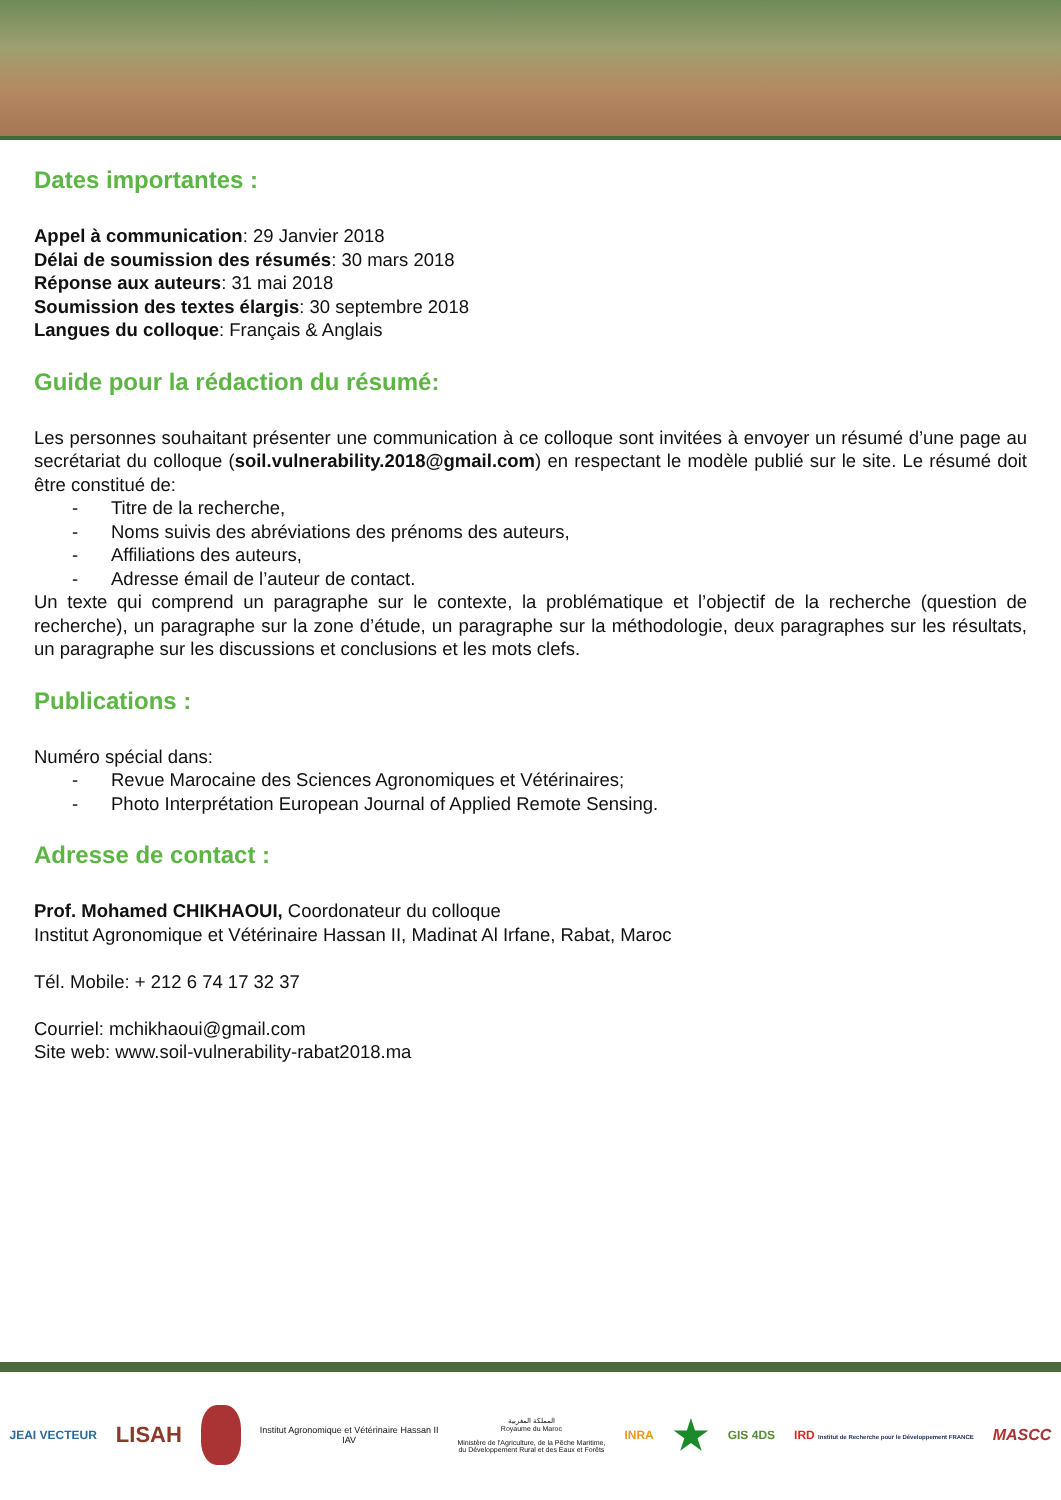Dates importantes :
Appel à communication: 29 Janvier 2018
Délai de soumission des résumés: 30 mars 2018
Réponse aux auteurs: 31 mai 2018
Soumission des textes élargis: 30 septembre 2018
Langues du colloque: Français & Anglais
Guide pour la rédaction du résumé:
Les personnes souhaitant présenter une communication à ce colloque sont invitées à envoyer un résumé d’une page au secrétariat du colloque (soil.vulnerability.2018@gmail.com) en respectant le modèle publié sur le site. Le résumé doit être constitué de:
- Titre de la recherche,
- Noms suivis des abréviations des prénoms des auteurs,
- Affiliations des auteurs,
- Adresse émail de l’auteur de contact.
Un texte qui comprend un paragraphe sur le contexte, la problématique et l’objectif de la recherche (question de recherche), un paragraphe sur la zone d’étude, un paragraphe sur la méthodologie, deux paragraphes sur les résultats, un paragraphe sur les discussions et conclusions et les mots clefs.
Publications :
Numéro spécial dans:
- Revue Marocaine des Sciences Agronomiques et Vétérinaires;
- Photo Interprétation European Journal of Applied Remote Sensing.
Adresse de contact :
Prof. Mohamed CHIKHAOUI, Coordonateur du colloque
Institut Agronomique et Vétérinaire Hassan II, Madinat Al Irfane, Rabat, Maroc
Tél. Mobile: + 212 6 74 17 32 37
Courriel: mchikhaoui@gmail.com
Site web: www.soil-vulnerability-rabat2018.ma
JEAI VECTEUR
LISAH
Institut Agronomique et Vétérinaire Hassan II
IAV
المملكة المغربية
Royaume du Maroc
Ministère de l'Agriculture, de la Pêche Maritime,
du Développement Rural et des Eaux et Forêts
INRA
★
GIS 4DS
IRD Institut de Recherche pour le Développement FRANCE
MASCC